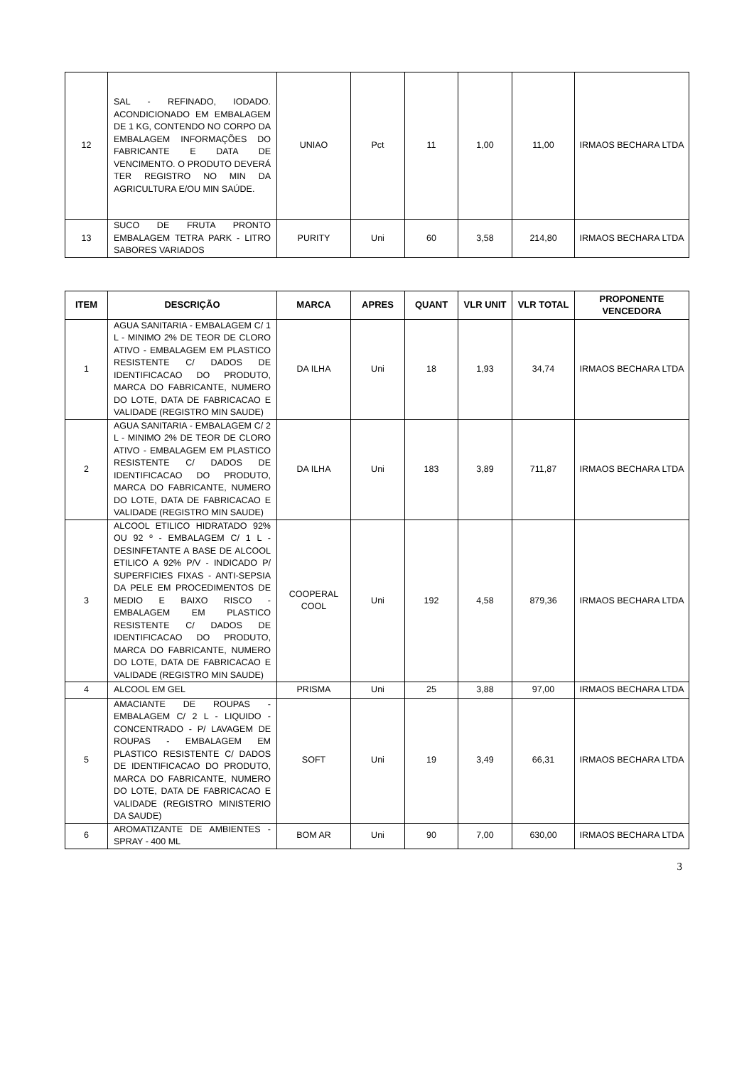| 12 | SAL - REFINADO, IODADO. ACONDICIONADO EM EMBALAGEM DE 1 KG, CONTENDO NO CORPO DA EMBALAGEM INFORMAÇÕES DO FABRICANTE E DATA DE VENCIMENTO. O PRODUTO DEVERÁ TER REGISTRO NO MIN DA AGRICULTURA E/OU MIN SAÚDE. | UNIAO | Pct | 11 | 1,00 | 11,00 | IRMAOS BECHARA LTDA |
| 13 | SUCO DE FRUTA PRONTO EMBALAGEM TETRA PARK - LITRO SABORES VARIADOS | PURITY | Uni | 60 | 3,58 | 214,80 | IRMAOS BECHARA LTDA |
| ITEM | DESCRIÇÃO | MARCA | APRES | QUANT | VLR UNIT | VLR TOTAL | PROPONENTE VENCEDORA |
| --- | --- | --- | --- | --- | --- | --- | --- |
| 1 | AGUA SANITARIA - EMBALAGEM C/ 1 L - MINIMO 2% DE TEOR DE CLORO ATIVO - EMBALAGEM EM PLASTICO RESISTENTE C/ DADOS DE IDENTIFICACAO DO PRODUTO, MARCA DO FABRICANTE, NUMERO DO LOTE, DATA DE FABRICACAO E VALIDADE (REGISTRO MIN SAUDE) | DA ILHA | Uni | 18 | 1,93 | 34,74 | IRMAOS BECHARA LTDA |
| 2 | AGUA SANITARIA - EMBALAGEM C/ 2 L - MINIMO 2% DE TEOR DE CLORO ATIVO - EMBALAGEM EM PLASTICO RESISTENTE C/ DADOS DE IDENTIFICACAO DO PRODUTO, MARCA DO FABRICANTE, NUMERO DO LOTE, DATA DE FABRICACAO E VALIDADE (REGISTRO MIN SAUDE) | DA ILHA | Uni | 183 | 3,89 | 711,87 | IRMAOS BECHARA LTDA |
| 3 | ALCOOL ETILICO HIDRATADO 92% OU 92 º - EMBALAGEM C/ 1 L - DESINFETANTE A BASE DE ALCOOL ETILICO A 92% P/V - INDICADO P/ SUPERFICIES FIXAS - ANTI-SEPSIA DA PELE EM PROCEDIMENTOS DE MEDIO E BAIXO RISCO - EMBALAGEM EM PLASTICO RESISTENTE C/ DADOS DE IDENTIFICACAO DO PRODUTO, MARCA DO FABRICANTE, NUMERO DO LOTE, DATA DE FABRICACAO E VALIDADE (REGISTRO MIN SAUDE) | COOPERAL COOL | Uni | 192 | 4,58 | 879,36 | IRMAOS BECHARA LTDA |
| 4 | ALCOOL EM GEL | PRISMA | Uni | 25 | 3,88 | 97,00 | IRMAOS BECHARA LTDA |
| 5 | AMACIANTE DE ROUPAS - EMBALAGEM C/ 2 L - LIQUIDO - CONCENTRADO - P/ LAVAGEM DE ROUPAS - EMBALAGEM EM PLASTICO RESISTENTE C/ DADOS DE IDENTIFICACAO DO PRODUTO, MARCA DO FABRICANTE, NUMERO DO LOTE, DATA DE FABRICACAO E VALIDADE (REGISTRO MINISTERIO DA SAUDE) | SOFT | Uni | 19 | 3,49 | 66,31 | IRMAOS BECHARA LTDA |
| 6 | AROMATIZANTE DE AMBIENTES - SPRAY - 400 ML | BOM AR | Uni | 90 | 7,00 | 630,00 | IRMAOS BECHARA LTDA |
3